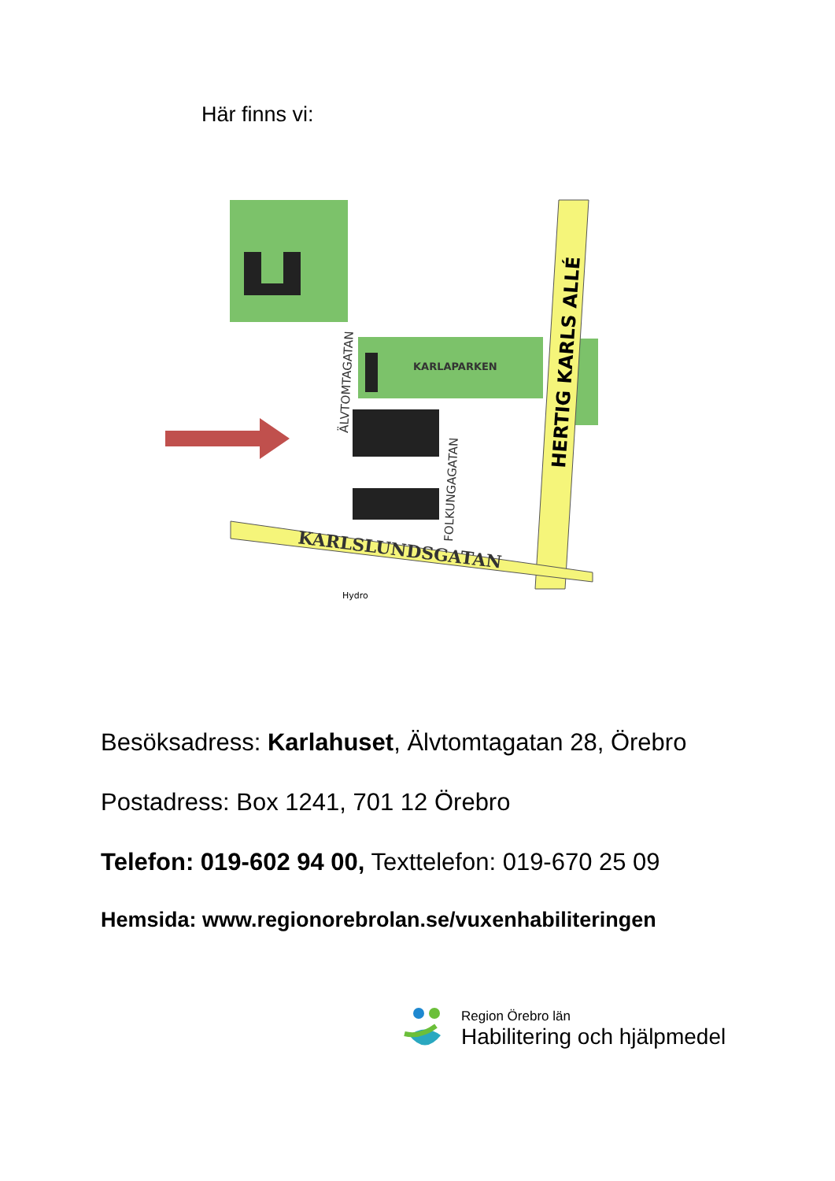Här finns vi:
KARLAPARKEN
HERTIG KARLS ALLÉ
KARLSLUNDSGATAN
ÄLVTOMTAGATAN
FOLKUNGAGATAN
Hydro
Besöksadress: Karlahuset, Älvtomtagatan 28, Örebro
Postadress: Box 1241, 701 12 Örebro
Telefon: 019-602 94 00, Texttelefon: 019-670 25 09
Hemsida: www.regionorebrolan.se/vuxenhabiliteringen
Region Örebro län
Habilitering och hjälpmedel